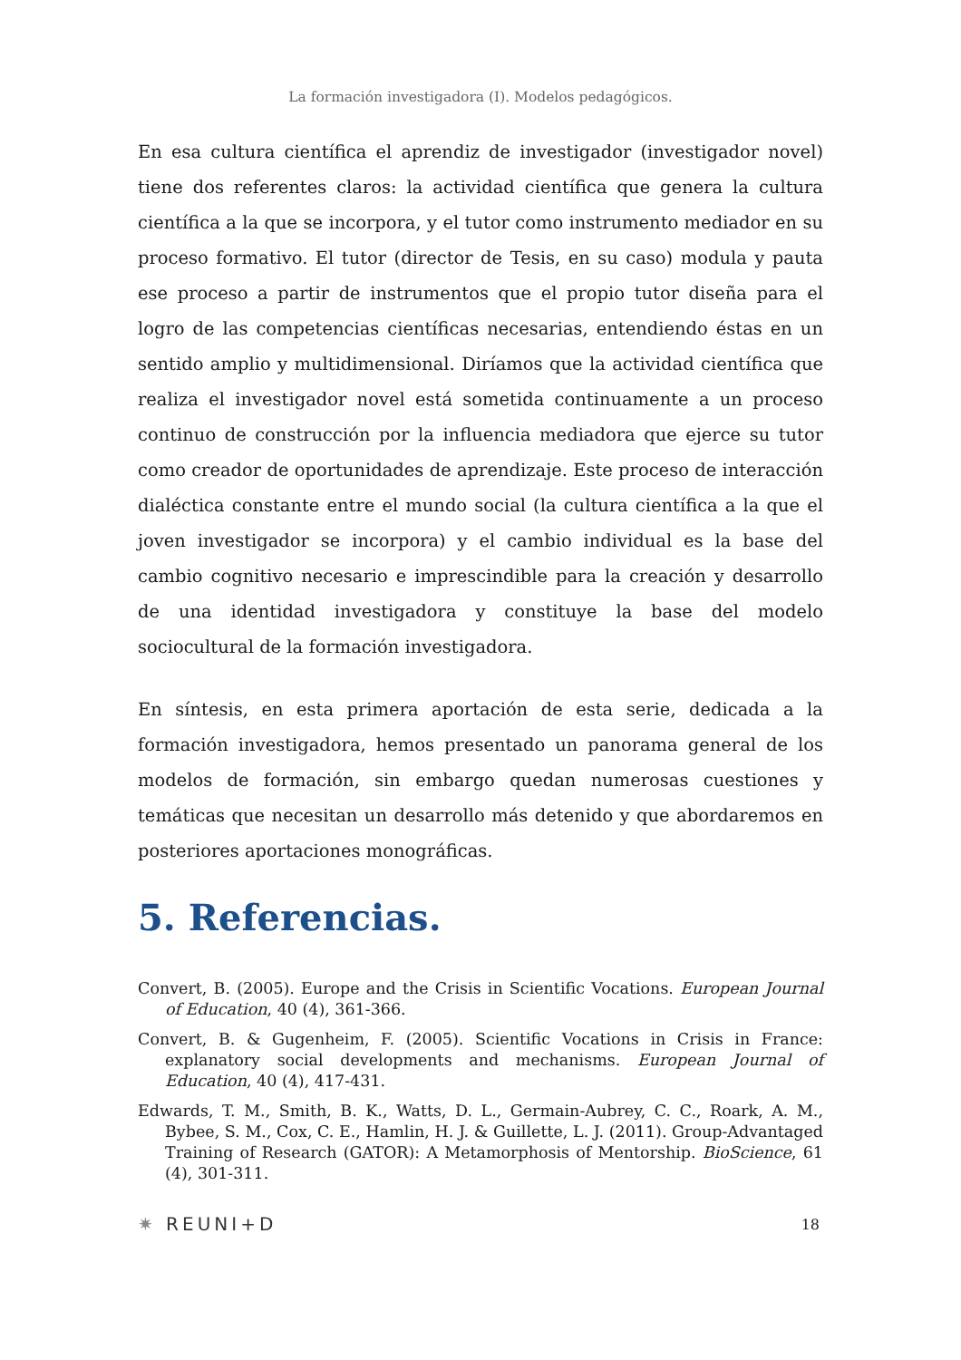La formación investigadora (I). Modelos pedagógicos.
En esa cultura científica el aprendiz de investigador (investigador novel) tiene dos referentes claros: la actividad científica que genera la cultura científica a la que se incorpora, y el tutor como instrumento mediador en su proceso formativo. El tutor (director de Tesis, en su caso) modula y pauta ese proceso a partir de instrumentos que el propio tutor diseña para el logro de las competencias científicas necesarias, entendiendo éstas en un sentido amplio y multidimensional. Diríamos que la actividad científica que realiza el investigador novel está sometida continuamente a un proceso continuo de construcción por la influencia mediadora que ejerce su tutor como creador de oportunidades de aprendizaje. Este proceso de interacción dialéctica constante entre el mundo social (la cultura científica a la que el joven investigador se incorpora) y el cambio individual es la base del cambio cognitivo necesario e imprescindible para la creación y desarrollo de una identidad investigadora y constituye la base del modelo sociocultural de la formación investigadora.
En síntesis, en esta primera aportación de esta serie, dedicada a la formación investigadora, hemos presentado un panorama general de los modelos de formación, sin embargo quedan numerosas cuestiones y temáticas que necesitan un desarrollo más detenido y que abordaremos en posteriores aportaciones monográficas.
5. Referencias.
Convert, B. (2005). Europe and the Crisis in Scientific Vocations. European Journal of Education, 40 (4), 361-366.
Convert, B. & Gugenheim, F. (2005). Scientific Vocations in Crisis in France: explanatory social developments and mechanisms. European Journal of Education, 40 (4), 417-431.
Edwards, T. M., Smith, B. K., Watts, D. L., Germain-Aubrey, C. C., Roark, A. M., Bybee, S. M., Cox, C. E., Hamlin, H. J. & Guillette, L. J. (2011). Group-Advantaged Training of Research (GATOR): A Metamorphosis of Mentorship. BioScience, 61 (4), 301-311.
✷ REUNI+D 18